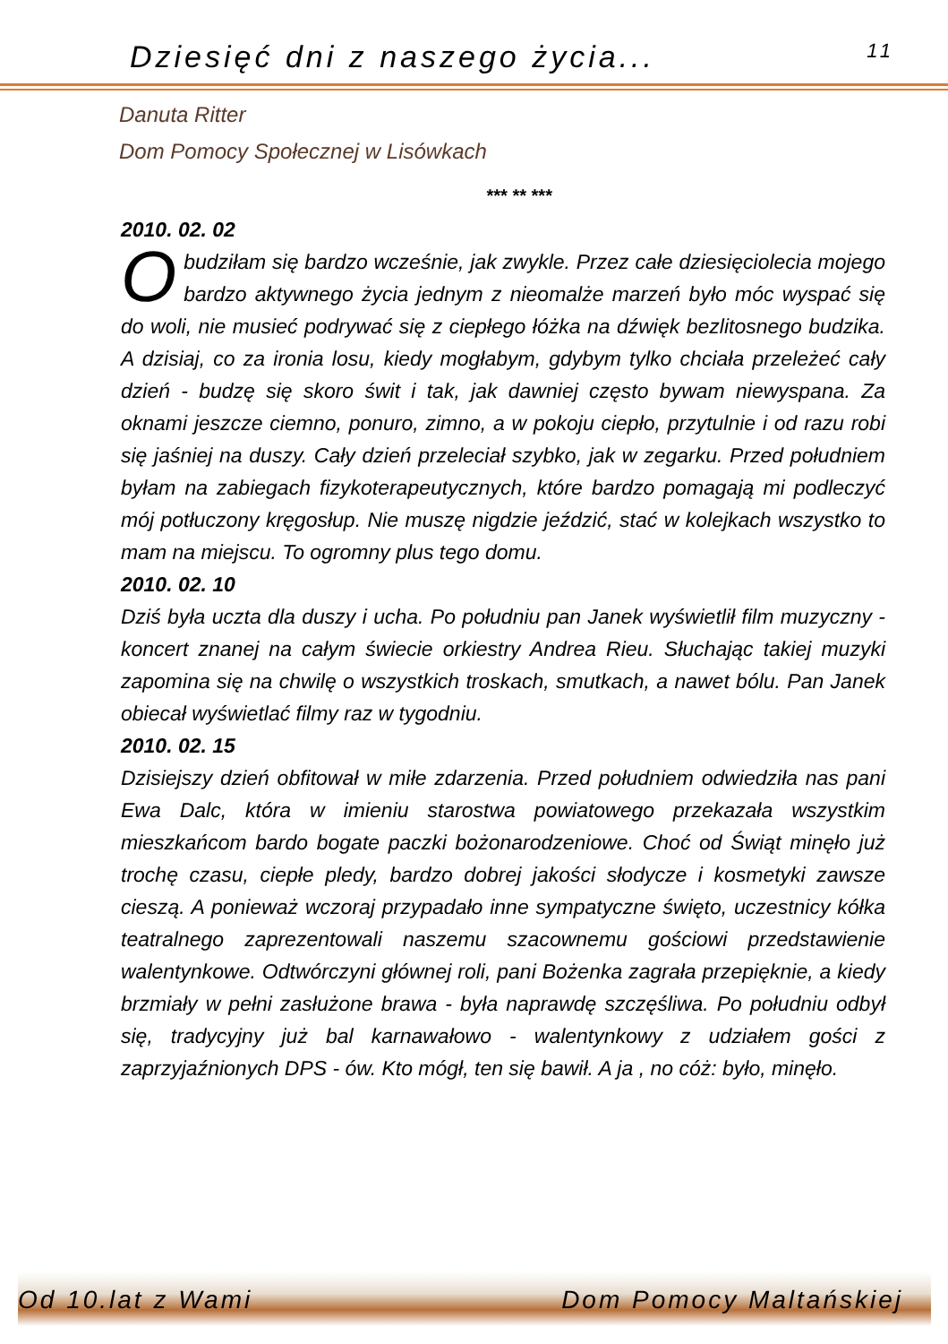Dziesięć dni z naszego życia... 11
Danuta Ritter
Dom Pomocy Społecznej w Lisówkach
*** ** ***
2010. 02. 02
Obudziłam się bardzo wcześnie, jak zwykle. Przez całe dziesięciolecia mojego bardzo aktywnego życia jednym z nieomalże marzeń było móc wyspać się do woli, nie musieć podrywać się z ciepłego łóżka na dźwięk bezlitosnego budzika. A dzisiaj, co za ironia losu, kiedy mogłabym, gdybym tylko chciała przeleżeć cały dzień - budzę się skoro świt i tak, jak dawniej często bywam niewyspana. Za oknami jeszcze ciemno, ponuro, zimno, a w pokoju ciepło, przytulnie i od razu robi się jaśniej na duszy. Cały dzień przeleciał szybko, jak w zegarku. Przed południem byłam na zabiegach fizykoterapeutycznych, które bardzo pomagają mi podleczyć mój potłuczony kręgosłup. Nie muszę nigdzie jeździć, stać w kolejkach wszystko to mam na miejscu. To ogromny plus tego domu.
2010. 02. 10
Dziś była uczta dla duszy i ucha. Po południu pan Janek wyświetlił film muzyczny - koncert znanej na całym świecie orkiestry Andrea Rieu. Słuchając takiej muzyki zapomina się na chwilę o wszystkich troskach, smutkach, a nawet bólu. Pan Janek obiecał wyświetlać filmy raz w tygodniu.
2010. 02. 15
Dzisiejszy dzień obfitował w miłe zdarzenia. Przed południem odwiedziła nas pani Ewa Dalc, która w imieniu starostwa powiatowego przekazała wszystkim mieszkańcom bardo bogate paczki bożonarodzeniowe. Choć od Świąt minęło już trochę czasu, ciepłe pledy, bardzo dobrej jakości słodycze i kosmetyki zawsze cieszą. A ponieważ wczoraj przypadało inne sympatyczne święto, uczestnicy kółka teatralnego zaprezentowali naszemu szacownemu gościowi przedstawienie walentynkowe. Odtwórczyni głównej roli, pani Bożenka zagrała przepięknie, a kiedy brzmiały w pełni zasłużone brawa - była naprawdę szczęśliwa. Po południu odbył się, tradycyjny już bal karnawałowo - walentynkowy z udziałem gości z zaprzyjaźnionych DPS - ów. Kto mógł, ten się bawił. A ja , no cóż: było, minęło.
Od 10.lat z Wami Dom Pomocy Maltańskiej